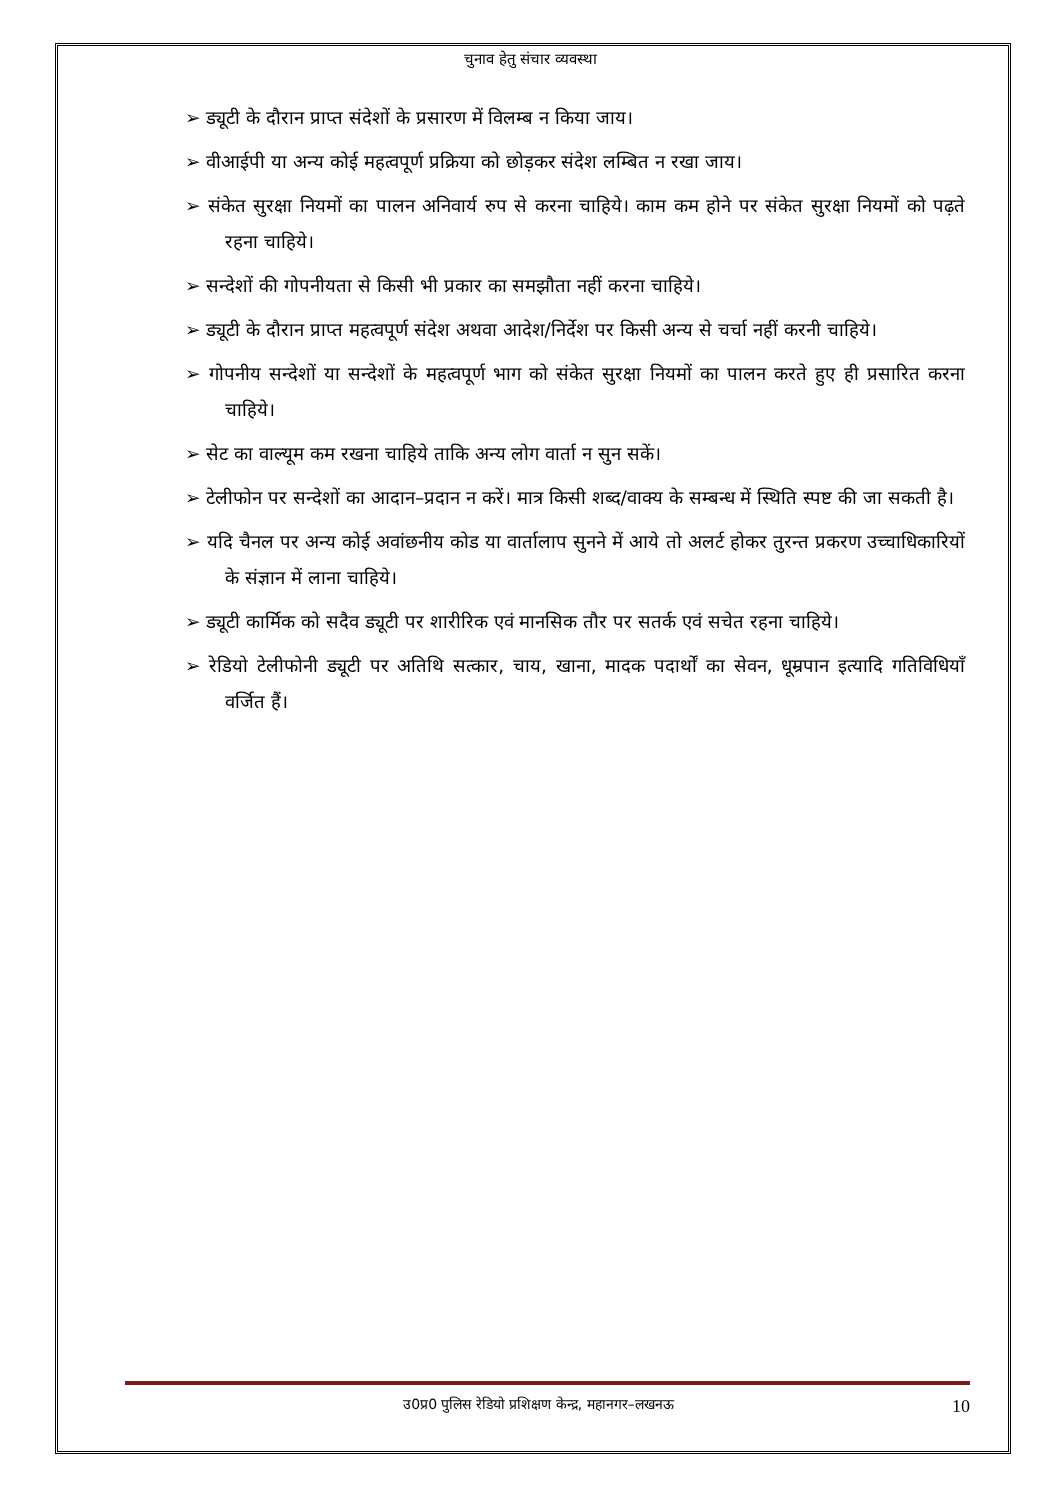चुनाव हेतु संचार व्यवस्था
➢ ड्यूटी के दौरान प्राप्त संदेशों के प्रसारण में विलम्ब न किया जाय।
➢ वीआईपी या अन्य कोई महत्वपूर्ण प्रक्रिया को छोड़कर संदेश लम्बित न रखा जाय।
➢ संकेत सुरक्षा नियमों का पालन अनिवार्य रुप से करना चाहिये। काम कम होने पर संकेत सुरक्षा नियमों को पढ़ते रहना चाहिये।
➢ सन्देशों की गोपनीयता से किसी भी प्रकार का समझौता नहीं करना चाहिये।
➢ ड्यूटी के दौरान प्राप्त महत्वपूर्ण संदेश अथवा आदेश/निर्देश पर किसी अन्य से चर्चा नहीं करनी चाहिये।
➢ गोपनीय सन्देशों या सन्देशों के महत्वपूर्ण भाग को संकेत सुरक्षा नियमों का पालन करते हुए ही प्रसारित करना चाहिये।
➢ सेट का वाल्यूम कम रखना चाहिये ताकि अन्य लोग वार्ता न सुन सकें।
➢ टेलीफोन पर सन्देशों का आदान–प्रदान न करें। मात्र किसी शब्द/वाक्य के सम्बन्ध में स्थिति स्पष्ट की जा सकती है।
➢ यदि चैनल पर अन्य कोई अवांछनीय कोड या वार्तालाप सुनने में आये तो अलर्ट होकर तुरन्त प्रकरण उच्चाधिकारियों के संज्ञान में लाना चाहिये।
➢ ड्यूटी कार्मिक को सदैव ड्यूटी पर शारीरिक एवं मानसिक तौर पर सतर्क एवं सचेत रहना चाहिये।
➢ रेडियो टेलीफोनी ड्यूटी पर अतिथि सत्कार, चाय, खाना, मादक पदार्थों का सेवन, धूम्रपान इत्यादि गतिविधियाँ वर्जित हैं।
उ0प्र0 पुलिस रेडियो प्रशिक्षण केन्द्र, महानगर–लखनऊ 10